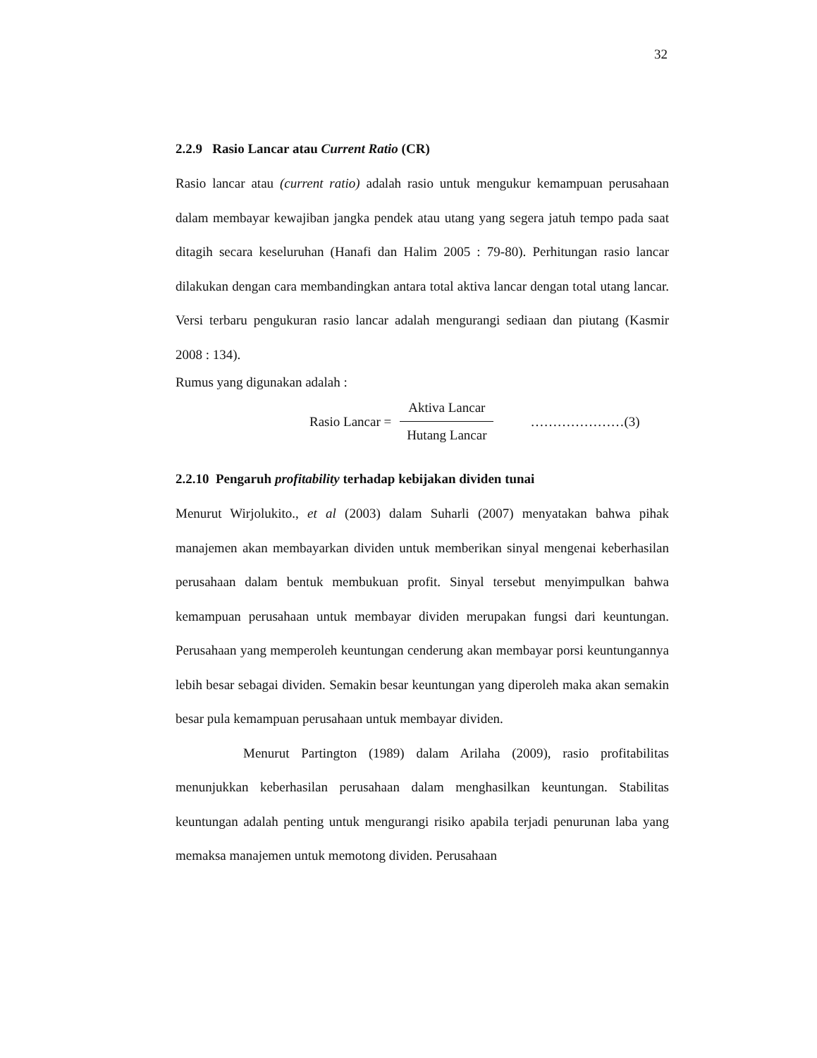32
2.2.9 Rasio Lancar atau Current Ratio (CR)
Rasio lancar atau (current ratio) adalah rasio untuk mengukur kemampuan perusahaan dalam membayar kewajiban jangka pendek atau utang yang segera jatuh tempo pada saat ditagih secara keseluruhan (Hanafi dan Halim 2005 : 79-80). Perhitungan rasio lancar dilakukan dengan cara membandingkan antara total aktiva lancar dengan total utang lancar. Versi terbaru pengukuran rasio lancar adalah mengurangi sediaan dan piutang (Kasmir 2008 : 134).
Rumus yang digunakan adalah :
Rasio Lancar =
Aktiva Lancar
Hutang Lancar
…………………(3)
2.2.10 Pengaruh profitability terhadap kebijakan dividen tunai
Menurut Wirjolukito., et al (2003) dalam Suharli (2007) menyatakan bahwa pihak manajemen akan membayarkan dividen untuk memberikan sinyal mengenai keberhasilan perusahaan dalam bentuk membukuan profit. Sinyal tersebut menyimpulkan bahwa kemampuan perusahaan untuk membayar dividen merupakan fungsi dari keuntungan. Perusahaan yang memperoleh keuntungan cenderung akan membayar porsi keuntungannya lebih besar sebagai dividen. Semakin besar keuntungan yang diperoleh maka akan semakin besar pula kemampuan perusahaan untuk membayar dividen.
Menurut Partington (1989) dalam Arilaha (2009), rasio profitabilitas menunjukkan keberhasilan perusahaan dalam menghasilkan keuntungan. Stabilitas keuntungan adalah penting untuk mengurangi risiko apabila terjadi penurunan laba yang memaksa manajemen untuk memotong dividen. Perusahaan